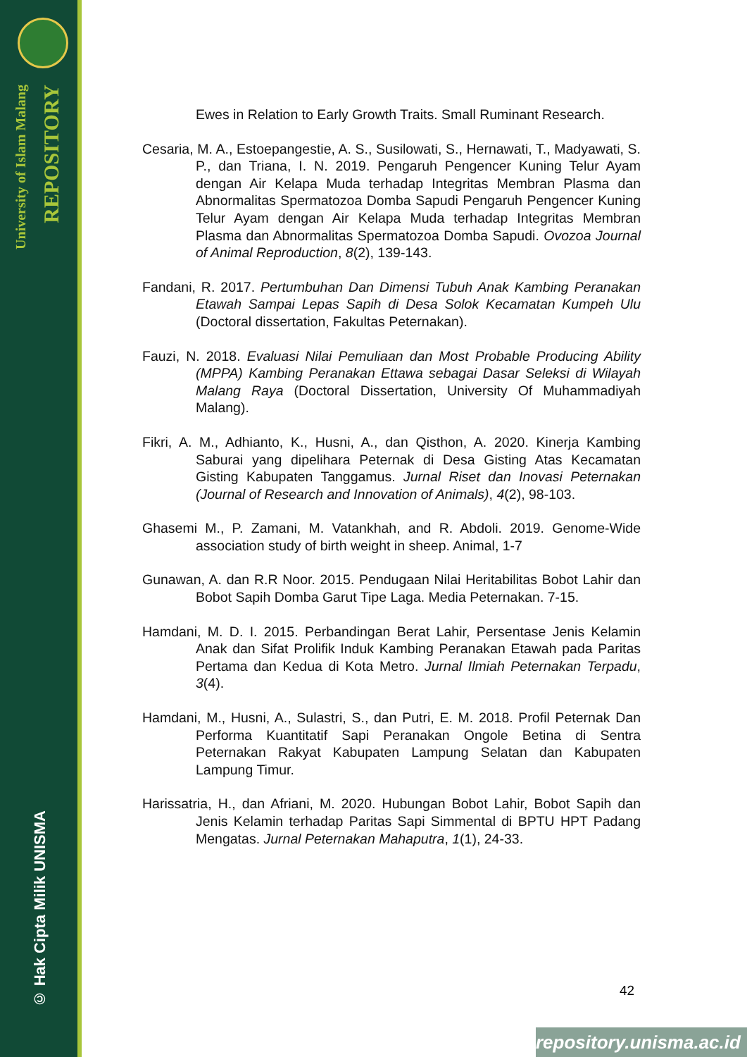University of Islam Malang
REPOSITORY
© Hak Cipta Milik UNISMA
Ewes in Relation to Early Growth Traits. Small Ruminant Research.
Cesaria, M. A., Estoepangestie, A. S., Susilowati, S., Hernawati, T., Madyawati, S. P., dan Triana, I. N. 2019. Pengaruh Pengencer Kuning Telur Ayam dengan Air Kelapa Muda terhadap Integritas Membran Plasma dan Abnormalitas Spermatozoa Domba Sapudi Pengaruh Pengencer Kuning Telur Ayam dengan Air Kelapa Muda terhadap Integritas Membran Plasma dan Abnormalitas Spermatozoa Domba Sapudi. Ovozoa Journal of Animal Reproduction, 8(2), 139-143.
Fandani, R. 2017. Pertumbuhan Dan Dimensi Tubuh Anak Kambing Peranakan Etawah Sampai Lepas Sapih di Desa Solok Kecamatan Kumpeh Ulu (Doctoral dissertation, Fakultas Peternakan).
Fauzi, N. 2018. Evaluasi Nilai Pemuliaan dan Most Probable Producing Ability (MPPA) Kambing Peranakan Ettawa sebagai Dasar Seleksi di Wilayah Malang Raya (Doctoral Dissertation, University Of Muhammadiyah Malang).
Fikri, A. M., Adhianto, K., Husni, A., dan Qisthon, A. 2020. Kinerja Kambing Saburai yang dipelihara Peternak di Desa Gisting Atas Kecamatan Gisting Kabupaten Tanggamus. Jurnal Riset dan Inovasi Peternakan (Journal of Research and Innovation of Animals), 4(2), 98-103.
Ghasemi M., P. Zamani, M. Vatankhah, and R. Abdoli. 2019. Genome-Wide association study of birth weight in sheep. Animal, 1-7
Gunawan, A. dan R.R Noor. 2015. Pendugaan Nilai Heritabilitas Bobot Lahir dan Bobot Sapih Domba Garut Tipe Laga. Media Peternakan. 7-15.
Hamdani, M. D. I. 2015. Perbandingan Berat Lahir, Persentase Jenis Kelamin Anak dan Sifat Prolifik Induk Kambing Peranakan Etawah pada Paritas Pertama dan Kedua di Kota Metro. Jurnal Ilmiah Peternakan Terpadu, 3(4).
Hamdani, M., Husni, A., Sulastri, S., dan Putri, E. M. 2018. Profil Peternak Dan Performa Kuantitatif Sapi Peranakan Ongole Betina di Sentra Peternakan Rakyat Kabupaten Lampung Selatan dan Kabupaten Lampung Timur.
Harissatria, H., dan Afriani, M. 2020. Hubungan Bobot Lahir, Bobot Sapih dan Jenis Kelamin terhadap Paritas Sapi Simmental di BPTU HPT Padang Mengatas. Jurnal Peternakan Mahaputra, 1(1), 24-33.
42
repository.unisma.ac.id